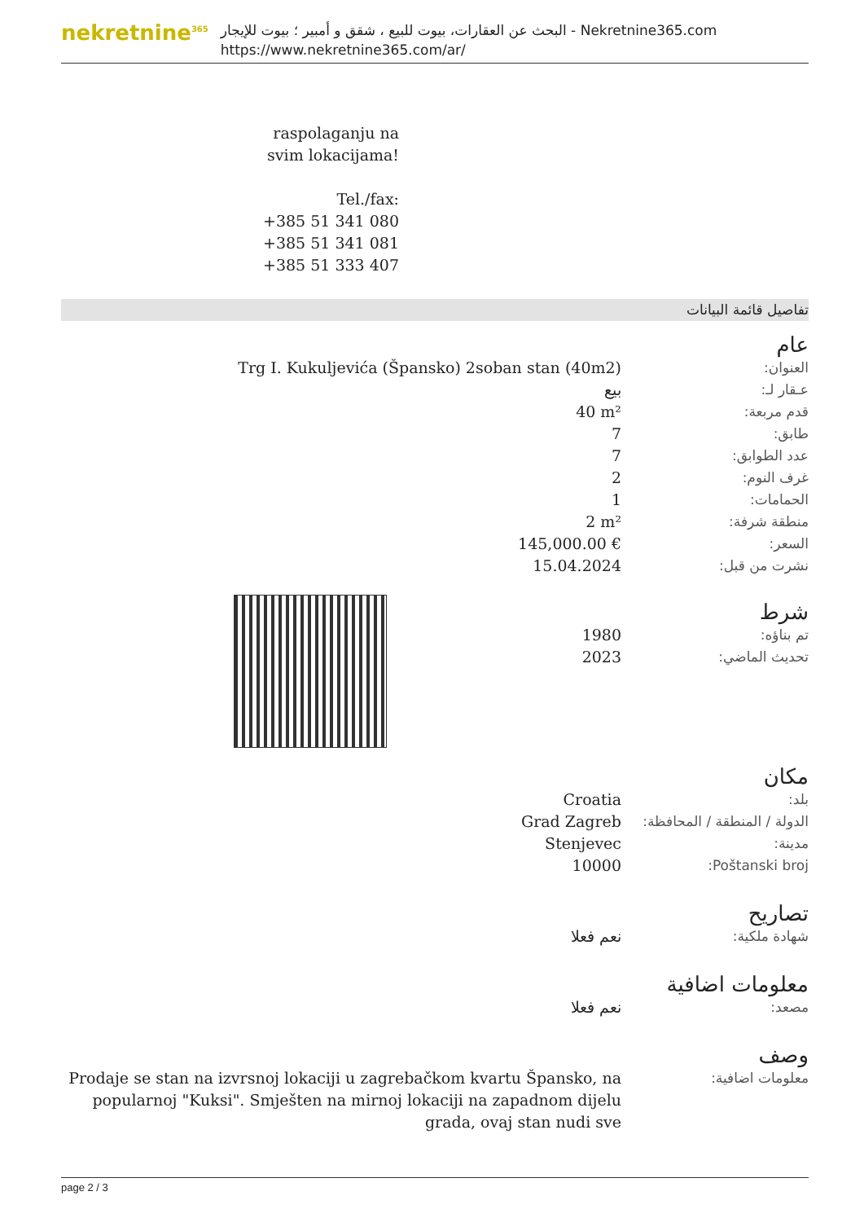nekretnine<sup>365</sup>
البحث عن العقارات، بيوت للبيع ، شقق و أمبير ؛ بيوت للإيجار - Nekretnine365.com
https://www.nekretnine365.com/ar/
raspolaganju na svim lokacijama!
Tel./fax:
+385 51 341 080
+385 51 341 081
+385 51 333 407
تفاصيل قائمة البيانات
عام
| العنوان: | Trg I. Kukuljevića (Špansko) 2soban stan (40m2) |
| عـقار لـ: | بيع |
| قدم مربعة: | 40 m² |
| طابق: | 7 |
| عدد الطوابق: | 7 |
| غرف النوم: | 2 |
| الحمامات: | 1 |
| منطقة شرفة: | 2 m² |
| السعر: | 145,000.00 € |
| نشرت من قبل: | 15.04.2024 |
شرط
| تم بناؤه: | 1980 |
| تحديث الماضي: | 2023 |
مكان
| بلد: | Croatia |
| الدولة / المنطقة / المحافظة: | Grad Zagreb |
| مدينة: | Stenjevec |
| Poštanski broj: | 10000 |
تصاريح
| شهادة ملكية: | نعم فعلا |
معلومات اضافية
| مصعد: | نعم فعلا |
وصف
| معلومات اضافية: | Prodaje se stan na izvrsnoj lokaciji u zagrebačkom kvartu Špansko, na popularnoj "Kuksi". Smješten na mirnoj lokaciji na zapadnom dijelu grada, ovaj stan nudi sve |
page 2 / 3